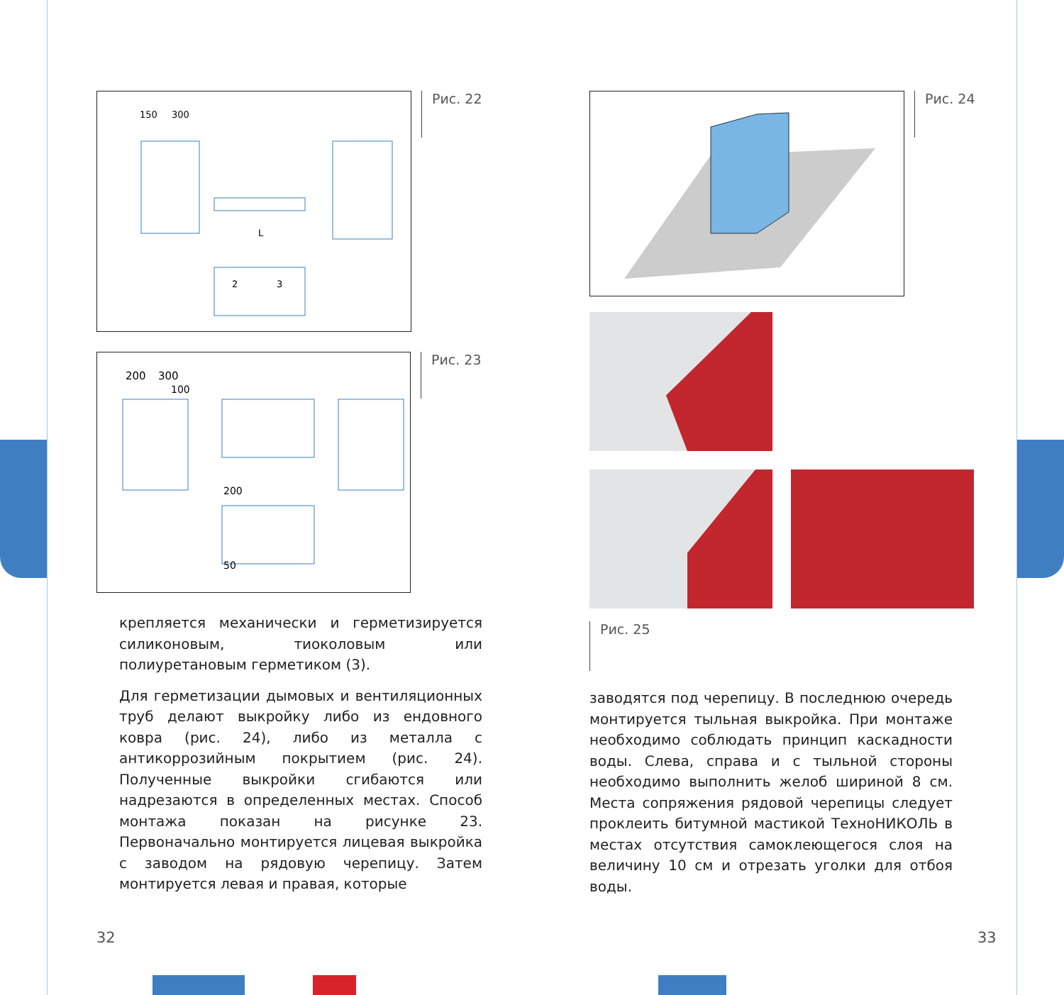150
300
L
2
3
Рис. 22
200
300
100
200
50
Рис. 23
крепляется механически и герметизируется силиконовым, тиоколовым или полиуретановым герметиком (3).
Для герметизации дымовых и вентиляционных труб делают выкройку либо из ендовного ковра (рис. 24), либо из металла с антикоррозийным покрытием (рис. 24). Полученные выкройки сгибаются или надрезаются в определенных местах. Способ монтажа показан на рисунке 23. Первоначально монтируется лицевая выкройка с заводом на рядовую черепицу. Затем монтируется левая и правая, которые
Рис. 24
Рис. 25
заводятся под черепицу. В последнюю очередь монтируется тыльная выкройка. При монтаже необходимо соблюдать принцип каскадности воды. Слева, справа и с тыльной стороны необходимо выполнить желоб шириной 8 см. Места сопряжения рядовой черепицы следует проклеить битумной мастикой ТехноНИКОЛЬ в местах отсутствия самоклеющегося слоя на величину 10 см и отрезать уголки для отбоя воды.
32 33